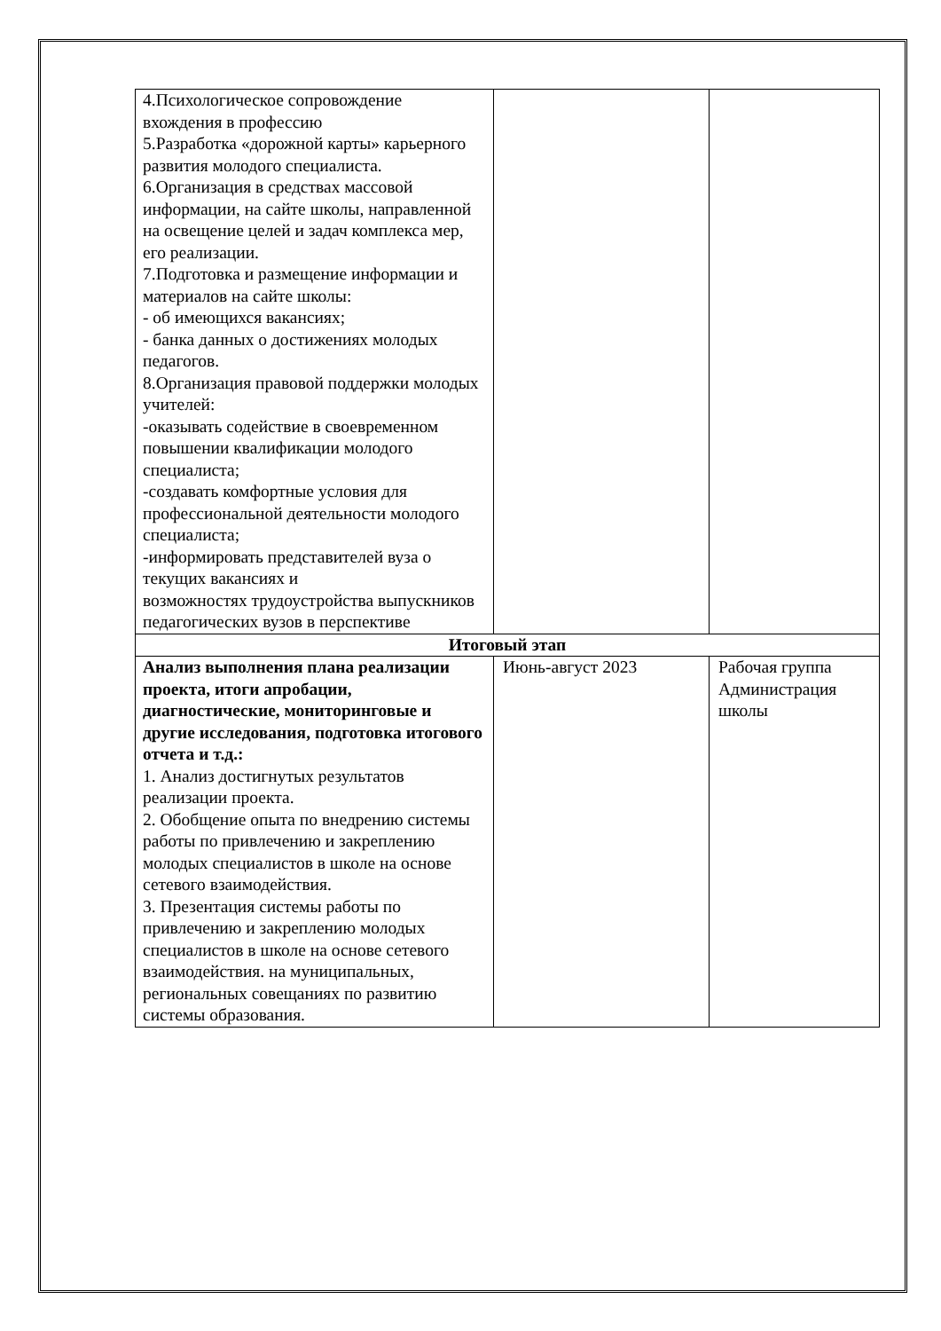| 4.Психологическое сопровождение вхождения в профессию 5.Разработка «дорожной карты» карьерного развития молодого специалиста. 6.Организация в средствах массовой информации, на сайте школы, направленной на освещение целей и задач комплекса мер, его реализации. 7.Подготовка и размещение информации и материалов на сайте школы: - об имеющихся вакансиях; - банка данных о достижениях молодых педагогов. 8.Организация правовой поддержки молодых учителей: -оказывать содействие в своевременном повышении квалификации молодого специалиста; -создавать комфортные условия для профессиональной деятельности молодого специалиста; -информировать представителей вуза о текущих вакансиях и возможностях трудоустройства выпускников педагогических вузов в перспективе | | |
| Итоговый этап | | |
| Анализ выполнения плана реализации проекта, итоги апробации, диагностические, мониторинговые и другие исследования, подготовка итогового отчета и т.д.: 1. Анализ достигнутых результатов реализации проекта. 2. Обобщение опыта по внедрению системы работы по привлечению и закреплению молодых специалистов в школе на основе сетевого взаимодействия. 3. Презентация системы работы по привлечению и закреплению молодых специалистов в школе на основе сетевого взаимодействия. на муниципальных, региональных совещаниях по развитию системы образования. | Июнь-август 2023 | Рабочая группа Администрация школы |